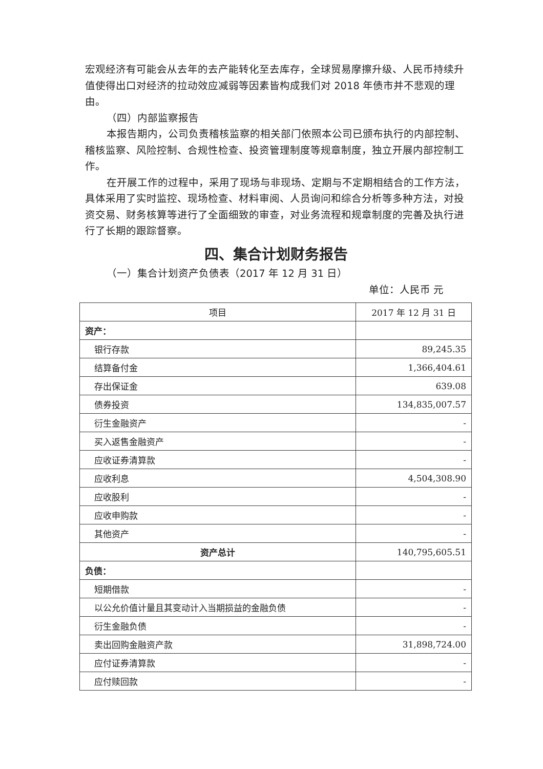宏观经济有可能会从去年的去产能转化至去库存，全球贸易摩擦升级、人民币持续升值使得出口对经济的拉动效应减弱等因素皆构成我们对 2018 年债市并不悲观的理由。
（四）内部监察报告
本报告期内，公司负责稽核监察的相关部门依照本公司已颁布执行的内部控制、稽核监察、风险控制、合规性检查、投资管理制度等规章制度，独立开展内部控制工作。
在开展工作的过程中，采用了现场与非现场、定期与不定期相结合的工作方法，具体采用了实时监控、现场检查、材料审阅、人员询问和综合分析等多种方法，对投资交易、财务核算等进行了全面细致的审查，对业务流程和规章制度的完善及执行进行了长期的跟踪督察。
四、集合计划财务报告
（一）集合计划资产负债表（2017 年 12 月 31 日）
单位：人民币 元
| 项目 | 2017 年 12 月 31 日 |
| --- | --- |
| 资产： | |
| 银行存款 | 89,245.35 |
| 结算备付金 | 1,366,404.61 |
| 存出保证金 | 639.08 |
| 债券投资 | 134,835,007.57 |
| 衍生金融资产 | - |
| 买入返售金融资产 | - |
| 应收证券清算款 | - |
| 应收利息 | 4,504,308.90 |
| 应收股利 | - |
| 应收申购款 | - |
| 其他资产 | - |
| 资产总计 | 140,795,605.51 |
| 负债： | |
| 短期借款 | - |
| 以公允价值计量且其变动计入当期损益的金融负债 | - |
| 衍生金融负债 | - |
| 卖出回购金融资产款 | 31,898,724.00 |
| 应付证券清算款 | - |
| 应付赎回款 | - |